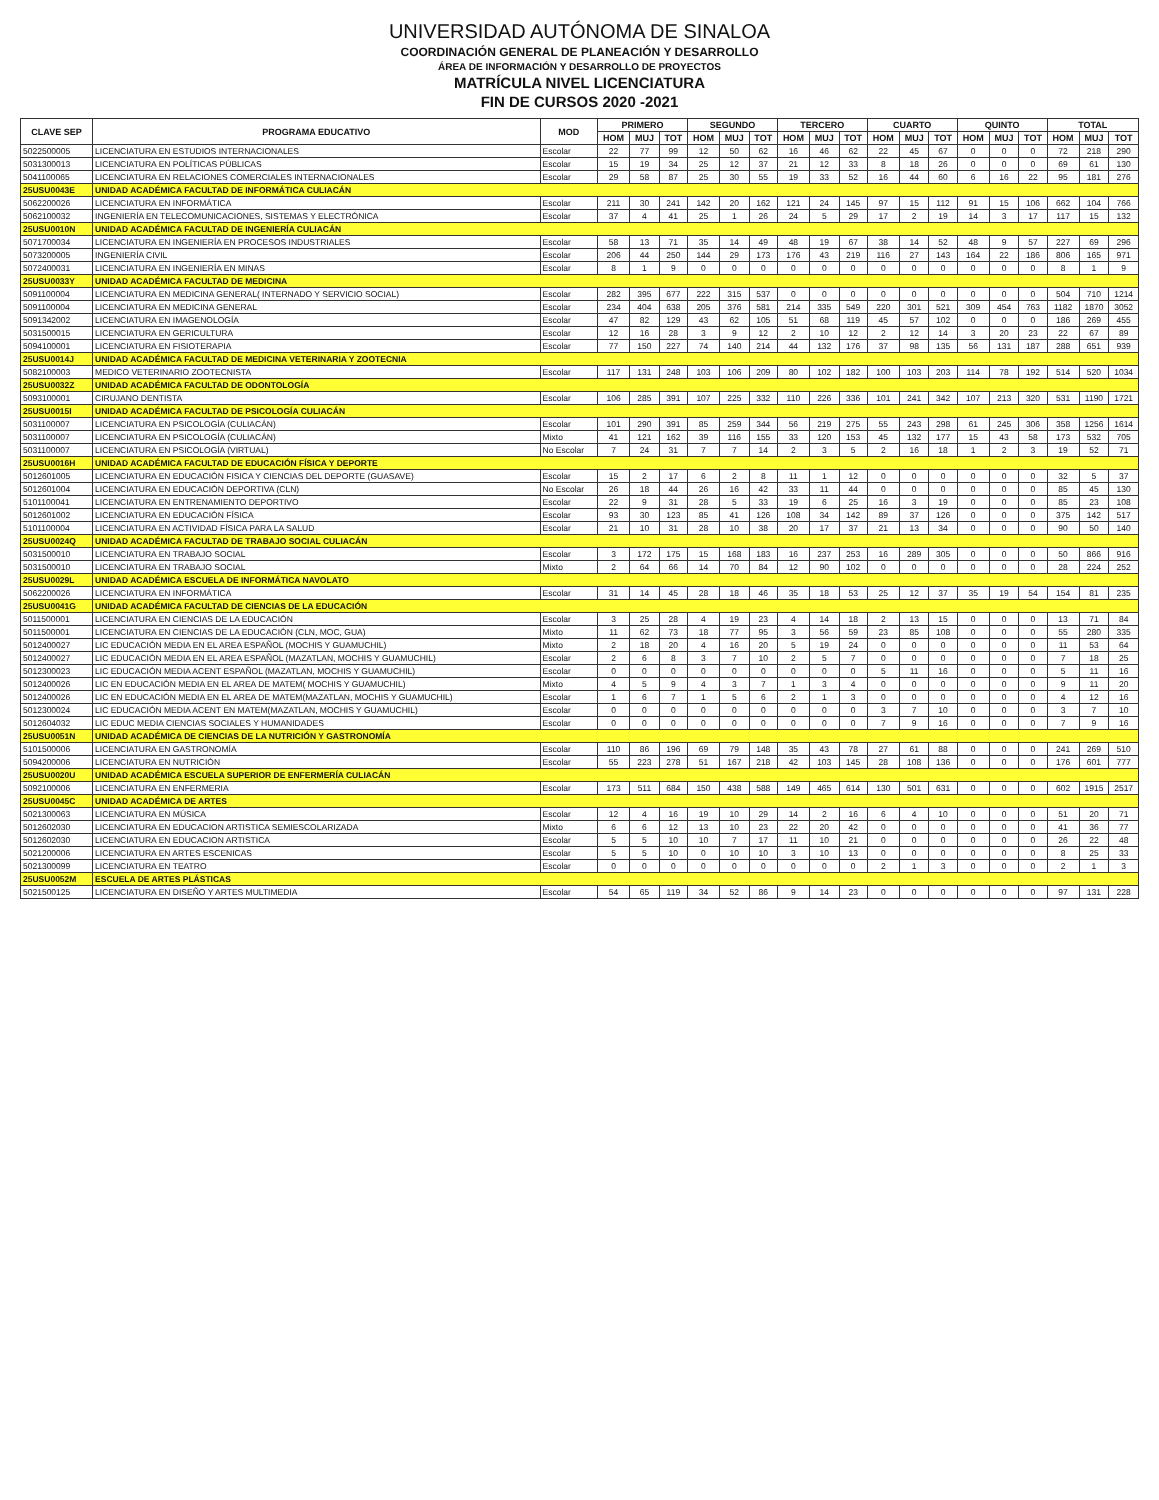UNIVERSIDAD AUTÓNOMA DE SINALOA
COORDINACIÓN GENERAL DE PLANEACIÓN Y DESARROLLO
ÁREA DE INFORMACIÓN Y DESARROLLO DE PROYECTOS
MATRÍCULA NIVEL LICENCIATURA
FIN DE CURSOS 2020 -2021
| CLAVE SEP | PROGRAMA EDUCATIVO | MOD | PRIMERO | | | SEGUNDO | | | TERCERO | | | CUARTO | | | QUINTO | | | TOTAL | | |
| --- | --- | --- | --- | --- | --- | --- | --- | --- | --- | --- | --- | --- | --- | --- | --- | --- | --- | --- | --- | --- |
| | | | HOM | MUJ | TOT | HOM | MUJ | TOT | HOM | MUJ | TOT | HOM | MUJ | TOT | HOM | MUJ | TOT | HOM | MUJ | TOT |
| 5022500005 | LICENCIATURA EN ESTUDIOS INTERNACIONALES | Escolar | 22 | 77 | 99 | 12 | 50 | 62 | 16 | 46 | 62 | 22 | 45 | 67 | 0 | 0 | 0 | 72 | 218 | 290 |
| 5031300013 | LICENCIATURA EN POLÍTICAS PÚBLICAS | Escolar | 15 | 19 | 34 | 25 | 12 | 37 | 21 | 12 | 33 | 8 | 18 | 26 | 0 | 0 | 0 | 69 | 61 | 130 |
| 5041100065 | LICENCIATURA EN RELACIONES COMERCIALES INTERNACIONALES | Escolar | 29 | 58 | 87 | 25 | 30 | 55 | 19 | 33 | 52 | 16 | 44 | 60 | 6 | 16 | 22 | 95 | 181 | 276 |
| 25USU0043E | UNIDAD ACADÉMICA FACULTAD DE INFORMÁTICA CULIACÁN | | | | | | | | | | | | | | | | | | | |
| 5062200026 | LICENCIATURA EN INFORMÁTICA | Escolar | 211 | 30 | 241 | 142 | 20 | 162 | 121 | 24 | 145 | 97 | 15 | 112 | 91 | 15 | 106 | 662 | 104 | 766 |
| 5062100032 | INGENIERÍA EN TELECOMUNICACIONES, SISTEMAS Y ELECTRÓNICA | Escolar | 37 | 4 | 41 | 25 | 1 | 26 | 24 | 5 | 29 | 17 | 2 | 19 | 14 | 3 | 17 | 117 | 15 | 132 |
| 25USU0010N | UNIDAD ACADÉMICA FACULTAD DE INGENIERÍA CULIACÁN | | | | | | | | | | | | | | | | | | | |
| 5071700034 | LICENCIATURA EN INGENIERÍA EN PROCESOS INDUSTRIALES | Escolar | 58 | 13 | 71 | 35 | 14 | 49 | 48 | 19 | 67 | 38 | 14 | 52 | 48 | 9 | 57 | 227 | 69 | 296 |
| 5073200005 | INGENIERÍA CIVIL | Escolar | 206 | 44 | 250 | 144 | 29 | 173 | 176 | 43 | 219 | 116 | 27 | 143 | 164 | 22 | 186 | 806 | 165 | 971 |
| 5072400031 | LICENCIATURA EN INGENIERÍA EN MINAS | Escolar | 8 | 1 | 9 | 0 | 0 | 0 | 0 | 0 | 0 | 0 | 0 | 0 | 0 | 0 | 0 | 8 | 1 | 9 |
| 25USU0033Y | UNIDAD ACADÉMICA FACULTAD DE MEDICINA | | | | | | | | | | | | | | | | | | | |
| 5091100004 | LICENCIATURA EN MEDICINA GENERAL( INTERNADO Y SERVICIO SOCIAL) | Escolar | 282 | 395 | 677 | 222 | 315 | 537 | 0 | 0 | 0 | 0 | 0 | 0 | 0 | 0 | 0 | 504 | 710 | 1214 |
| 5091100004 | LICENCIATURA EN MEDICINA GENERAL | Escolar | 234 | 404 | 638 | 205 | 376 | 581 | 214 | 335 | 549 | 220 | 301 | 521 | 309 | 454 | 763 | 1182 | 1870 | 3052 |
| 5091342002 | LICENCIATURA EN IMAGENOLOGÍA | Escolar | 47 | 82 | 129 | 43 | 62 | 105 | 51 | 68 | 119 | 45 | 57 | 102 | 0 | 0 | 0 | 186 | 269 | 455 |
| 5031500015 | LICENCIATURA EN GERICULTURA | Escolar | 12 | 16 | 28 | 3 | 9 | 12 | 2 | 10 | 12 | 2 | 12 | 14 | 3 | 20 | 23 | 22 | 67 | 89 |
| 5094100001 | LICENCIATURA EN FISIOTERAPIA | Escolar | 77 | 150 | 227 | 74 | 140 | 214 | 44 | 132 | 176 | 37 | 98 | 135 | 56 | 131 | 187 | 288 | 651 | 939 |
| 25USU0014J | UNIDAD ACADÉMICA FACULTAD DE MEDICINA VETERINARIA Y ZOOTECNIA | | | | | | | | | | | | | | | | | | | |
| 5082100003 | MEDICO VETERINARIO ZOOTECNISTA | Escolar | 117 | 131 | 248 | 103 | 106 | 209 | 80 | 102 | 182 | 100 | 103 | 203 | 114 | 78 | 192 | 514 | 520 | 1034 |
| 25USU0032Z | UNIDAD ACADÉMICA FACULTAD DE ODONTOLOGÍA | | | | | | | | | | | | | | | | | | | |
| 5093100001 | CIRUJANO DENTISTA | Escolar | 106 | 285 | 391 | 107 | 225 | 332 | 110 | 226 | 336 | 101 | 241 | 342 | 107 | 213 | 320 | 531 | 1190 | 1721 |
| 25USU0015I | UNIDAD ACADÉMICA FACULTAD DE PSICOLOGÍA CULIACÁN | | | | | | | | | | | | | | | | | | | |
| 5031100007 | LICENCIATURA EN PSICOLOGÍA (CULIACÁN) | Escolar | 101 | 290 | 391 | 85 | 259 | 344 | 56 | 219 | 275 | 55 | 243 | 298 | 61 | 245 | 306 | 358 | 1256 | 1614 |
| 5031100007 | LICENCIATURA EN PSICOLOGÍA (CULIACÁN) | Mixto | 41 | 121 | 162 | 39 | 116 | 155 | 33 | 120 | 153 | 45 | 132 | 177 | 15 | 43 | 58 | 173 | 532 | 705 |
| 5031100007 | LICENCIATURA EN PSICOLOGÍA (VIRTUAL) | No Escolar | 7 | 24 | 31 | 7 | 7 | 14 | 2 | 3 | 5 | 2 | 16 | 18 | 1 | 2 | 3 | 19 | 52 | 71 |
| 25USU0016H | UNIDAD ACADÉMICA FACULTAD DE EDUCACIÓN FÍSICA Y DEPORTE | | | | | | | | | | | | | | | | | | | |
| 5012601005 | LICENCIATURA EN EDUCACIÓN FISICA Y CIENCIAS DEL DEPORTE (GUASAVE) | Escolar | 15 | 2 | 17 | 6 | 2 | 8 | 11 | 1 | 12 | 0 | 0 | 0 | 0 | 0 | 0 | 32 | 5 | 37 |
| 5012601004 | LICENCIATURA EN EDUCACIÓN DEPORTIVA (CLN) | No Escolar | 26 | 18 | 44 | 26 | 16 | 42 | 33 | 11 | 44 | 0 | 0 | 0 | 0 | 0 | 0 | 85 | 45 | 130 |
| 5101100041 | LICENCIATURA EN ENTRENAMIENTO DEPORTIVO | Escolar | 22 | 9 | 31 | 28 | 5 | 33 | 19 | 6 | 25 | 16 | 3 | 19 | 0 | 0 | 0 | 85 | 23 | 108 |
| 5012601002 | LICENCIATURA EN EDUCACIÓN FÍSICA | Escolar | 93 | 30 | 123 | 85 | 41 | 126 | 108 | 34 | 142 | 89 | 37 | 126 | 0 | 0 | 0 | 375 | 142 | 517 |
| 5101100004 | LICENCIATURA EN ACTIVIDAD FÍSICA PARA LA SALUD | Escolar | 21 | 10 | 31 | 28 | 10 | 38 | 20 | 17 | 37 | 21 | 13 | 34 | 0 | 0 | 0 | 90 | 50 | 140 |
| 25USU0024Q | UNIDAD ACADÉMICA FACULTAD DE TRABAJO SOCIAL CULIACÁN | | | | | | | | | | | | | | | | | | | |
| 5031500010 | LICENCIATURA EN TRABAJO SOCIAL | Escolar | 3 | 172 | 175 | 15 | 168 | 183 | 16 | 237 | 253 | 16 | 289 | 305 | 0 | 0 | 0 | 50 | 866 | 916 |
| 5031500010 | LICENCIATURA EN TRABAJO SOCIAL | Mixto | 2 | 64 | 66 | 14 | 70 | 84 | 12 | 90 | 102 | 0 | 0 | 0 | 0 | 0 | 0 | 28 | 224 | 252 |
| 25USU0029L | UNIDAD ACADÉMICA ESCUELA DE INFORMÁTICA NAVOLATO | | | | | | | | | | | | | | | | | | | |
| 5062200026 | LICENCIATURA EN INFORMÁTICA | Escolar | 31 | 14 | 45 | 28 | 18 | 46 | 35 | 18 | 53 | 25 | 12 | 37 | 35 | 19 | 54 | 154 | 81 | 235 |
| 25USU0041G | UNIDAD ACADÉMICA FACULTAD DE CIENCIAS DE LA EDUCACIÓN | | | | | | | | | | | | | | | | | | | |
| 5011500001 | LICENCIATURA EN CIENCIAS DE LA EDUCACIÓN | Escolar | 3 | 25 | 28 | 4 | 19 | 23 | 4 | 14 | 18 | 2 | 13 | 15 | 0 | 0 | 0 | 13 | 71 | 84 |
| 5011500001 | LICENCIATURA EN CIENCIAS DE LA EDUCACIÓN (CLN, MOC, GUA) | Mixto | 11 | 62 | 73 | 18 | 77 | 95 | 3 | 56 | 59 | 23 | 85 | 108 | 0 | 0 | 0 | 55 | 280 | 335 |
| 5012400027 | LIC EDUCACIÓN MEDIA EN EL AREA ESPAÑOL (MOCHIS Y GUAMUCHIL) | Mixto | 2 | 18 | 20 | 4 | 16 | 20 | 5 | 19 | 24 | 0 | 0 | 0 | 0 | 0 | 0 | 11 | 53 | 64 |
| 5012400027 | LIC EDUCACIÓN MEDIA EN EL AREA ESPAÑOL (MAZATLAN, MOCHIS Y GUAMUCHIL) | Escolar | 2 | 6 | 8 | 3 | 7 | 10 | 2 | 5 | 7 | 0 | 0 | 0 | 0 | 0 | 0 | 7 | 18 | 25 |
| 5012300023 | LIC EDUCACIÓN MEDIA ACENT ESPAÑOL (MAZATLAN, MOCHIS Y GUAMUCHIL) | Escolar | 0 | 0 | 0 | 0 | 0 | 0 | 0 | 0 | 0 | 5 | 11 | 16 | 0 | 0 | 0 | 5 | 11 | 16 |
| 5012400026 | LIC EN EDUCACIÓN MEDIA EN EL AREA DE MATEM( MOCHIS Y GUAMUCHIL) | Mixto | 4 | 5 | 9 | 4 | 3 | 7 | 1 | 3 | 4 | 0 | 0 | 0 | 0 | 0 | 0 | 9 | 11 | 20 |
| 5012400026 | LIC EN EDUCACIÓN MEDIA EN EL AREA DE MATEM(MAZATLAN, MOCHIS Y GUAMUCHIL) | Escolar | 1 | 6 | 7 | 1 | 5 | 6 | 2 | 1 | 3 | 0 | 0 | 0 | 0 | 0 | 0 | 4 | 12 | 16 |
| 5012300024 | LIC EDUCACIÓN MEDIA ACENT EN MATEM(MAZATLAN, MOCHIS Y GUAMUCHIL) | Escolar | 0 | 0 | 0 | 0 | 0 | 0 | 0 | 0 | 0 | 3 | 7 | 10 | 0 | 0 | 0 | 3 | 7 | 10 |
| 5012604032 | LIC EDUC MEDIA CIENCIAS SOCIALES Y HUMANIDADES | Escolar | 0 | 0 | 0 | 0 | 0 | 0 | 0 | 0 | 0 | 7 | 9 | 16 | 0 | 0 | 0 | 7 | 9 | 16 |
| 25USU0051N | UNIDAD ACADÉMICA DE CIENCIAS DE LA NUTRICIÓN Y GASTRONOMÍA | | | | | | | | | | | | | | | | | | | |
| 5101500006 | LICENCIATURA EN GASTRONOMÍA | Escolar | 110 | 86 | 196 | 69 | 79 | 148 | 35 | 43 | 78 | 27 | 61 | 88 | 0 | 0 | 0 | 241 | 269 | 510 |
| 5094200006 | LICENCIATURA EN NUTRICIÓN | Escolar | 55 | 223 | 278 | 51 | 167 | 218 | 42 | 103 | 145 | 28 | 108 | 136 | 0 | 0 | 0 | 176 | 601 | 777 |
| 25USU0020U | UNIDAD ACADÉMICA ESCUELA SUPERIOR DE ENFERMERÍA CULIACÁN | | | | | | | | | | | | | | | | | | | |
| 5092100006 | LICENCIATURA EN ENFERMERIA | Escolar | 173 | 511 | 684 | 150 | 438 | 588 | 149 | 465 | 614 | 130 | 501 | 631 | 0 | 0 | 0 | 602 | 1915 | 2517 |
| 25USU0045C | UNIDAD ACADÉMICA DE ARTES | | | | | | | | | | | | | | | | | | | |
| 5021300063 | LICENCIATURA EN MÚSICA | Escolar | 12 | 4 | 16 | 19 | 10 | 29 | 14 | 2 | 16 | 6 | 4 | 10 | 0 | 0 | 0 | 51 | 20 | 71 |
| 5012602030 | LICENCIATURA EN EDUCACION ARTISTICA SEMIESCOLARIZADA | Mixto | 6 | 6 | 12 | 13 | 10 | 23 | 22 | 20 | 42 | 0 | 0 | 0 | 0 | 0 | 0 | 41 | 36 | 77 |
| 5012602030 | LICENCIATURA EN EDUCACION ARTISTICA | Escolar | 5 | 5 | 10 | 10 | 7 | 17 | 11 | 10 | 21 | 0 | 0 | 0 | 0 | 0 | 0 | 26 | 22 | 48 |
| 5021200006 | LICENCIATURA EN ARTES ESCENICAS | Escolar | 5 | 5 | 10 | 0 | 10 | 10 | 3 | 10 | 13 | 0 | 0 | 0 | 0 | 0 | 0 | 8 | 25 | 33 |
| 5021300099 | LICENCIATURA EN TEATRO | Escolar | 0 | 0 | 0 | 0 | 0 | 0 | 0 | 0 | 0 | 2 | 1 | 3 | 0 | 0 | 0 | 2 | 1 | 3 |
| 25USU0052M | ESCUELA DE ARTES PLÁSTICAS | | | | | | | | | | | | | | | | | | | |
| 5021500125 | LICENCIATURA EN DISEÑO Y ARTES MULTIMEDIA | Escolar | 54 | 65 | 119 | 34 | 52 | 86 | 9 | 14 | 23 | 0 | 0 | 0 | 0 | 0 | 0 | 97 | 131 | 228 |